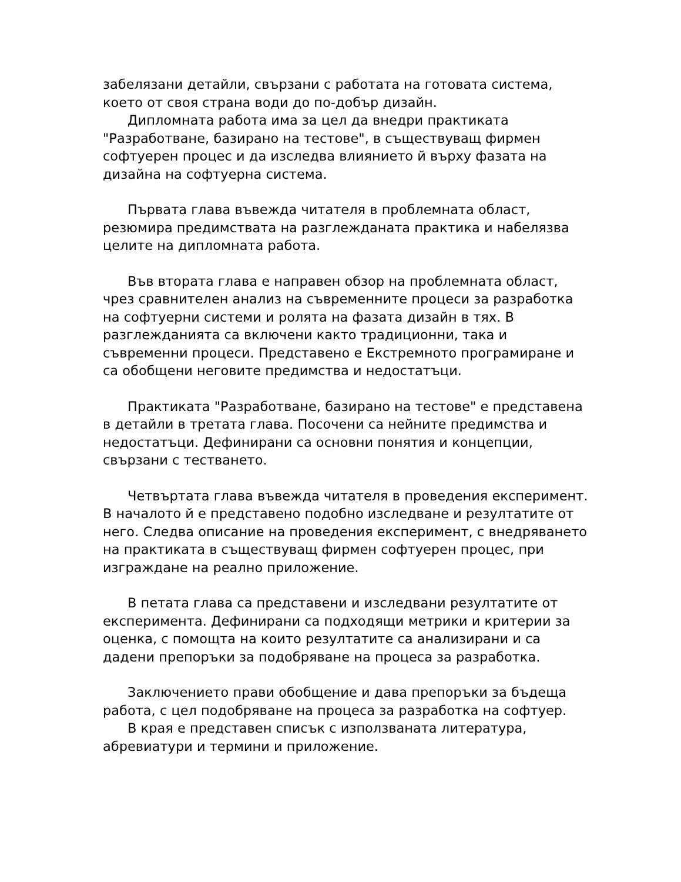забелязани детайли, свързани с работата на готовата система, което от своя страна води до по-добър дизайн.
Дипломната работа има за цел да внедри практиката "Разработване, базирано на тестове", в съществуващ фирмен софтуерен процес и да изследва влиянието й върху фазата на дизайна на софтуерна система.
Първата глава въвежда читателя в проблемната област, резюмира предимствата на разглежданата практика и набелязва целите на дипломната работа.
Във втората глава е направен обзор на проблемната област, чрез сравнителен анализ на съвременните процеси за разработка на софтуерни системи и ролята на фазата дизайн в тях. В разглежданията са включени както традиционни, така и съвременни процеси. Представено е Екстремното програмиране и са обобщени неговите предимства и недостатъци.
Практиката "Разработване, базирано на тестове" е представена в детайли в третата глава. Посочени са нейните предимства и недостатъци. Дефинирани са основни понятия и концепции, свързани с тестването.
Четвъртата глава въвежда читателя в проведения експеримент. В началото й е представено подобно изследване и резултатите от него. Следва описание на проведения експеримент, с внедряването на практиката в съществуващ фирмен софтуерен процес, при изграждане на реално приложение.
В петата глава са представени и изследвани резултатите от експеримента. Дефинирани са подходящи метрики и критерии за оценка, с помощта на които резултатите са анализирани и са дадени препоръки за подобряване на процеса за разработка.
Заключението прави обобщение и дава препоръки за бъдеща работа, с цел подобряване на процеса за разработка на софтуер.
В края е представен списък с използваната литература, абревиатури и термини и приложение.